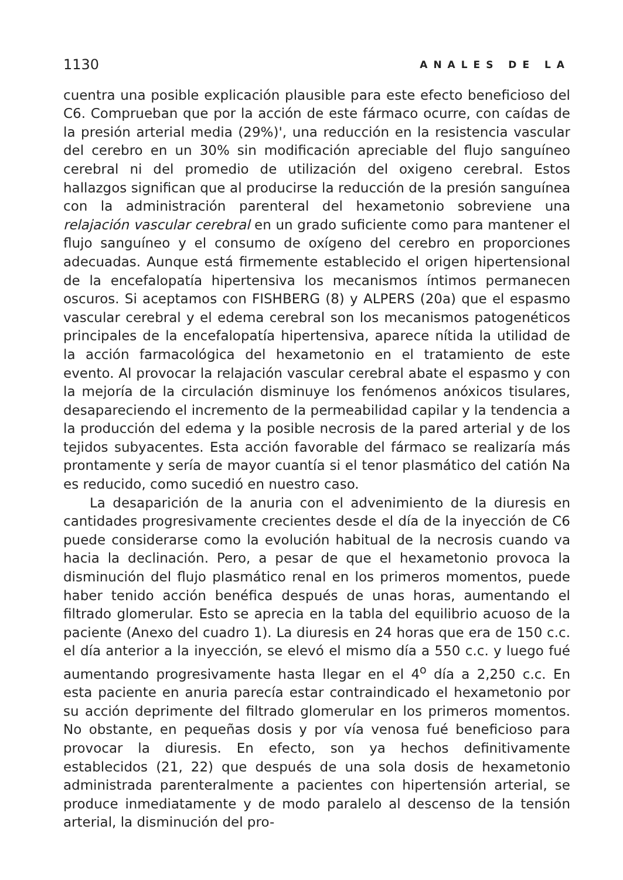1130 ANALES DE LA
cuentra una posible explicación plausible para este efecto beneficioso del C6. Comprueban que por la acción de este fármaco ocurre, con caídas de la presión arterial media (29%)', una reducción en la resistencia vascular del cerebro en un 30% sin modificación apreciable del flujo sanguíneo cerebral ni del promedio de utilización del oxigeno cerebral. Estos hallazgos significan que al producirse la reducción de la presión sanguínea con la administración parenteral del hexametonio sobreviene una relajación vascular cerebral en un grado suficiente como para mantener el flujo sanguíneo y el consumo de oxígeno del cerebro en proporciones adecuadas. Aunque está firmemente establecido el origen hipertensional de la encefalopatía hipertensiva los mecanismos íntimos permanecen oscuros. Si aceptamos con FISHBERG (8) y ALPERS (20a) que el espasmo vascular cerebral y el edema cerebral son los mecanismos patogenéticos principales de la encefalopatía hipertensiva, aparece nítida la utilidad de la acción farmacológica del hexametonio en el tratamiento de este evento. Al provocar la relajación vascular cerebral abate el espasmo y con la mejoría de la circulación disminuye los fenómenos anóxicos tisulares, desapareciendo el incremento de la permeabilidad capilar y la tendencia a la producción del edema y la posible necrosis de la pared arterial y de los tejidos subyacentes. Esta acción favorable del fármaco se realizaría más prontamente y sería de mayor cuantía si el tenor plasmático del catión Na es reducido, como sucedió en nuestro caso.
La desaparición de la anuria con el advenimiento de la diuresis en cantidades progresivamente crecientes desde el día de la inyección de C6 puede considerarse como la evolución habitual de la necrosis cuando va hacia la declinación. Pero, a pesar de que el hexametonio provoca la disminución del flujo plasmático renal en los primeros momentos, puede haber tenido acción benéfica después de unas horas, aumentando el filtrado glomerular. Esto se aprecia en la tabla del equilibrio acuoso de la paciente (Anexo del cuadro 1). La diuresis en 24 horas que era de 150 c.c. el día anterior a la inyección, se elevó el mismo día a 550 c.c. y luego fué aumentando progresivamente hasta llegar en el 4<sup>o</sup> día a 2,250 c.c. En esta paciente en anuria parecía estar contraindicado el hexametonio por su acción deprimente del filtrado glomerular en los primeros momentos. No obstante, en pequeñas dosis y por vía venosa fué beneficioso para provocar la diuresis. En efecto, son ya hechos definitivamente establecidos (21, 22) que después de una sola dosis de hexametonio administrada parenteralmente a pacientes con hipertensión arterial, se produce inmediatamente y de modo paralelo al descenso de la tensión arterial, la disminución del pro-